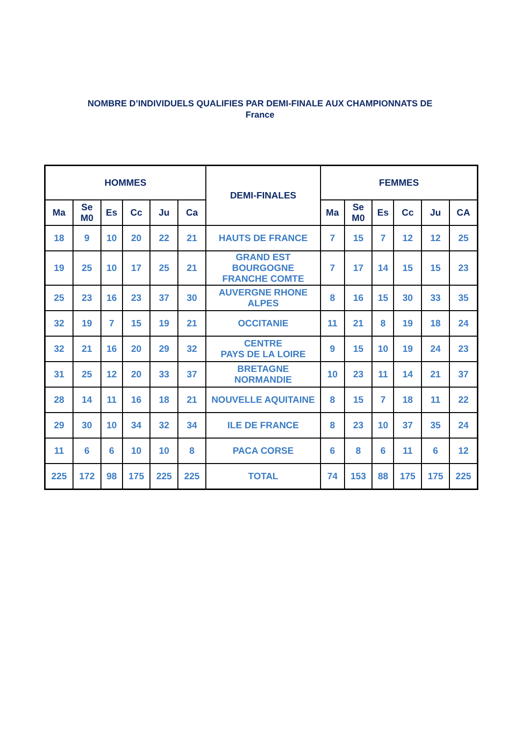NOMBRE D’INDIVIDUELS QUALIFIES PAR DEMI-FINALE AUX CHAMPIONNATS DE
France
| HOMMES | | | | | | DEMI-FINALES | FEMMES | | | | | |
| --- | --- | --- | --- | --- | --- | --- | --- | --- | --- | --- | --- | --- |
| Ma | Se M0 | Es | Cc | Ju | Ca | | Ma | Se M0 | Es | Cc | Ju | CA |
| 18 | 9 | 10 | 20 | 22 | 21 | HAUTS DE FRANCE | 7 | 15 | 7 | 12 | 12 | 25 |
| 19 | 25 | 10 | 17 | 25 | 21 | GRAND EST BOURGOGNE FRANCHE COMTE | 7 | 17 | 14 | 15 | 15 | 23 |
| 25 | 23 | 16 | 23 | 37 | 30 | AUVERGNE RHONE ALPES | 8 | 16 | 15 | 30 | 33 | 35 |
| 32 | 19 | 7 | 15 | 19 | 21 | OCCITANIE | 11 | 21 | 8 | 19 | 18 | 24 |
| 32 | 21 | 16 | 20 | 29 | 32 | CENTRE PAYS DE LA LOIRE | 9 | 15 | 10 | 19 | 24 | 23 |
| 31 | 25 | 12 | 20 | 33 | 37 | BRETAGNE NORMANDIE | 10 | 23 | 11 | 14 | 21 | 37 |
| 28 | 14 | 11 | 16 | 18 | 21 | NOUVELLE AQUITAINE | 8 | 15 | 7 | 18 | 11 | 22 |
| 29 | 30 | 10 | 34 | 32 | 34 | ILE DE FRANCE | 8 | 23 | 10 | 37 | 35 | 24 |
| 11 | 6 | 6 | 10 | 10 | 8 | PACA CORSE | 6 | 8 | 6 | 11 | 6 | 12 |
| 225 | 172 | 98 | 175 | 225 | 225 | TOTAL | 74 | 153 | 88 | 175 | 175 | 225 |